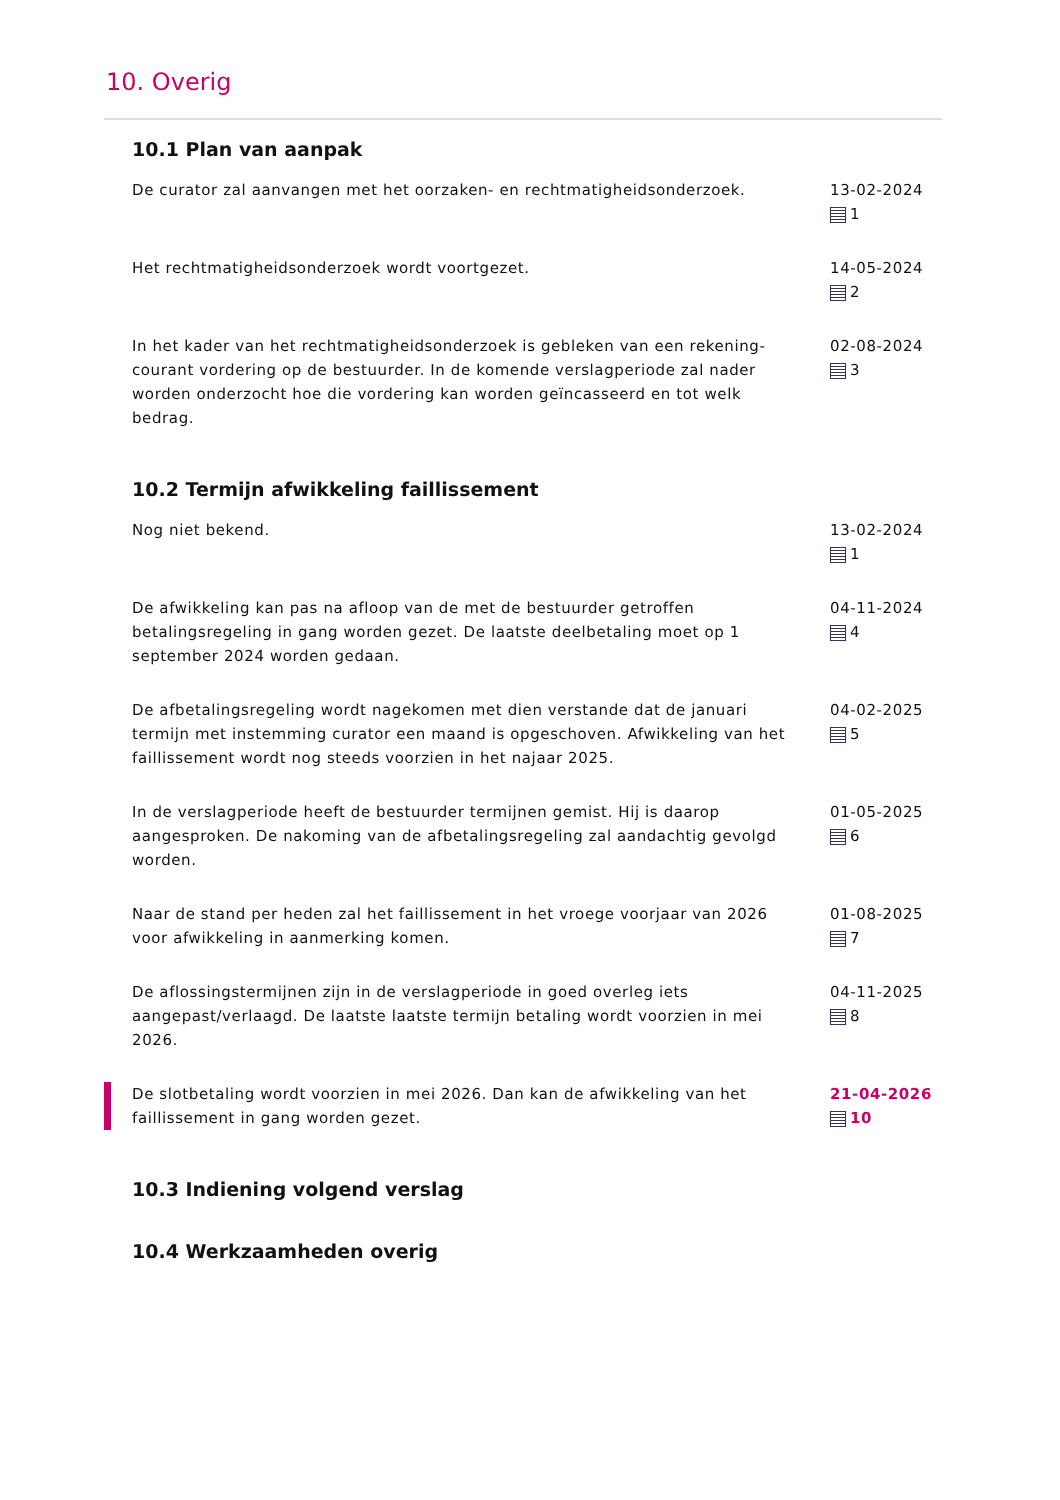10. Overig
10.1 Plan van aanpak
De curator zal aanvangen met het oorzaken- en rechtmatigheidsonderzoek.
13-02-2024
1
Het rechtmatigheidsonderzoek wordt voortgezet. 14-05-2024
2
In het kader van het rechtmatigheidsonderzoek is gebleken van een rekening-courant vordering op de bestuurder. In de komende verslagperiode zal nader worden onderzocht hoe die vordering kan worden geïncasseerd en tot welk bedrag.
02-08-2024
3
10.2 Termijn afwikkeling faillissement
Nog niet bekend. 13-02-2024
1
De afwikkeling kan pas na afloop van de met de bestuurder getroffen betalingsregeling in gang worden gezet. De laatste deelbetaling moet op 1 september 2024 worden gedaan.
04-11-2024
4
De afbetalingsregeling wordt nagekomen met dien verstande dat de januari termijn met instemming curator een maand is opgeschoven. Afwikkeling van het faillissement wordt nog steeds voorzien in het najaar 2025.
04-02-2025
5
In de verslagperiode heeft de bestuurder termijnen gemist. Hij is daarop aangesproken. De nakoming van de afbetalingsregeling zal aandachtig gevolgd worden.
01-05-2025
6
Naar de stand per heden zal het faillissement in het vroege voorjaar van 2026 voor afwikkeling in aanmerking komen.
01-08-2025
7
De aflossingstermijnen zijn in de verslagperiode in goed overleg iets aangepast/verlaagd. De laatste laatste termijn betaling wordt voorzien in mei 2026.
04-11-2025
8
De slotbetaling wordt voorzien in mei 2026. Dan kan de afwikkeling van het faillissement in gang worden gezet.
21-04-2026
10
10.3 Indiening volgend verslag
10.4 Werkzaamheden overig